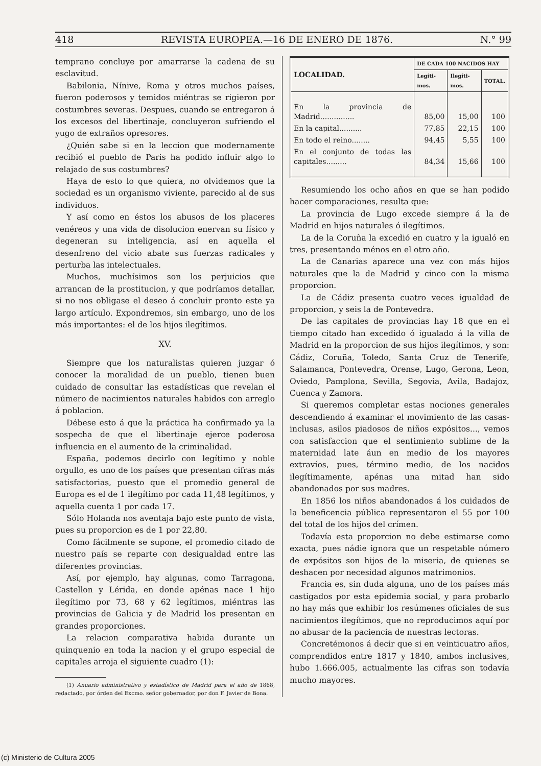418 REVISTA EUROPEA.—16 DE ENERO DE 1876. N.° 99
temprano concluye por amarrarse la cadena de su esclavitud.
Babilonia, Nínive, Roma y otros muchos países, fueron poderosos y temidos miéntras se rigieron por costumbres severas. Despues, cuando se entregaron á los excesos del libertinaje, concluyeron sufriendo el yugo de extraños opresores.
¿Quién sabe si en la leccion que modernamente recibió el pueblo de Paris ha podido influir algo lo relajado de sus costumbres?
Haya de esto lo que quiera, no olvidemos que la sociedad es un organismo viviente, parecido al de sus individuos.
Y así como en éstos los abusos de los placeres venéreos y una vida de disolucion enervan su físico y degeneran su inteligencia, así en aquella el desenfreno del vicio abate sus fuerzas radicales y perturba las intelectuales.
Muchos, muchísimos son los perjuicios que arrancan de la prostitucion, y que podríamos detallar, si no nos obligase el deseo á concluir pronto este ya largo artículo. Expondremos, sin embargo, uno de los más importantes: el de los hijos ilegítimos.
XV.
Siempre que los naturalistas quieren juzgar ó conocer la moralidad de un pueblo, tienen buen cuidado de consultar las estadísticas que revelan el número de nacimientos naturales habidos con arreglo á poblacion.
Débese esto á que la práctica ha confirmado ya la sospecha de que el libertinaje ejerce poderosa influencia en el aumento de la criminalidad.
España, podemos decirlo con legítimo y noble orgullo, es uno de los países que presentan cifras más satisfactorias, puesto que el promedio general de Europa es el de 1 ilegítimo por cada 11,48 legítimos, y aquella cuenta 1 por cada 17.
Sólo Holanda nos aventaja bajo este punto de vista, pues su proporcion es de 1 por 22,80.
Como fácilmente se supone, el promedio citado de nuestro país se reparte con desigualdad entre las diferentes provincias.
Así, por ejemplo, hay algunas, como Tarragona, Castellon y Lérida, en donde apénas nace 1 hijo ilegítimo por 73, 68 y 62 legítimos, miéntras las provincias de Galicia y de Madrid los presentan en grandes proporciones.
La relacion comparativa habida durante un quinquenio en toda la nacion y el grupo especial de capitales arroja el siguiente cuadro (1):
(1) Anuario administrativo y estadístico de Madrid para el año de 1868, redactado, por órden del Excmo. señor gobernador, por don F. Javier de Bona.
| LOCALIDAD. | DE CADA 100 NACIDOS HAY | | |
| --- | --- | --- | --- |
| | Legíti-mos. | Ilegíti-mos. | TOTAL. |
| En la provincia de Madrid............... | 85,00 | 15,00 | 100 |
| En la capital.......... | 77,85 | 22,15 | 100 |
| En todo el reino........ | 94,45 | 5,55 | 100 |
| En el conjunto de todas las capitales......... | 84,34 | 15,66 | 100 |
Resumiendo los ocho años en que se han podido hacer comparaciones, resulta que:
La provincia de Lugo excede siempre á la de Madrid en hijos naturales ó ilegítimos.
La de la Coruña la excedió en cuatro y la igualó en tres, presentando ménos en el otro año.
La de Canarias aparece una vez con más hijos naturales que la de Madrid y cinco con la misma proporcion.
La de Cádiz presenta cuatro veces igualdad de proporcion, y seis la de Pontevedra.
De las capitales de provincias hay 18 que en el tiempo citado han excedido ó igualado á la villa de Madrid en la proporcion de sus hijos ilegítimos, y son: Cádiz, Coruña, Toledo, Santa Cruz de Tenerife, Salamanca, Pontevedra, Orense, Lugo, Gerona, Leon, Oviedo, Pamplona, Sevilla, Segovia, Avila, Badajoz, Cuenca y Zamora.
Si queremos completar estas nociones generales descendiendo á examinar el movimiento de las casas-inclusas, asilos piadosos de niños expósitos..., vemos con satisfaccion que el sentimiento sublime de la maternidad late áun en medio de los mayores extravíos, pues, término medio, de los nacidos ilegítimamente, apénas una mitad han sido abandonados por sus madres.
En 1856 los niños abandonados á los cuidados de la beneficencia pública representaron el 55 por 100 del total de los hijos del crímen.
Todavía esta proporcion no debe estimarse como exacta, pues nádie ignora que un respetable número de expósitos son hijos de la miseria, de quienes se deshacen por necesidad algunos matrimonios.
Francia es, sin duda alguna, uno de los países más castigados por esta epidemia social, y para probarlo no hay más que exhibir los resúmenes oficiales de sus nacimientos ilegítimos, que no reproducimos aquí por no abusar de la paciencia de nuestras lectoras.
Concretémonos á decir que si en veinticuatro años, comprendidos entre 1817 y 1840, ambos inclusives, hubo 1.666.005, actualmente las cifras son todavía mucho mayores.
(c) Ministerio de Cultura 2005